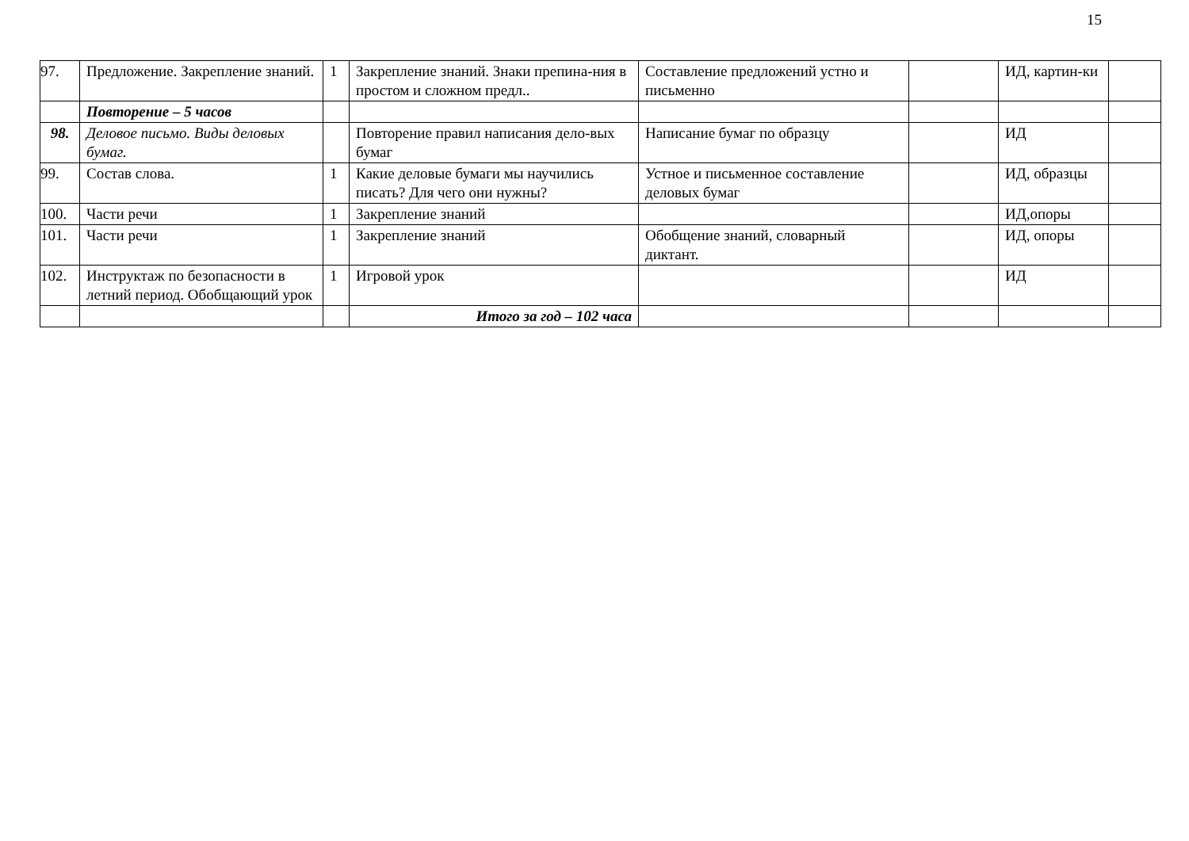15
| 97. | Предложение. Закрепление знаний. | 1 | Закрепление знаний. Знаки препина-ния в простом и сложном предл.. | Составление предложений устно и письменно | | ИД, картин-ки | |
| | Повторение – 5 часов | | | | | | |
| 98. | Деловое письмо. Виды деловых бумаг. | | Повторение правил написания дело-вых бумаг | Написание бумаг по образцу | | ИД | |
| 99. | Состав слова. | 1 | Какие деловые бумаги мы научились писать? Для чего они нужны? | Устное и письменное составление деловых бумаг | | ИД, образцы | |
| 100. | Части речи | 1 | Закрепление знаний | | | ИД,опоры | |
| 101. | Части речи | 1 | Закрепление знаний | Обобщение знаний, словарный диктант. | | ИД, опоры | |
| 102. | Инструктаж по безопасности в летний период. Обобщающий урок | 1 | Игровой урок | | | ИД | |
| | | | Итого за год – 102 часа | | | | |